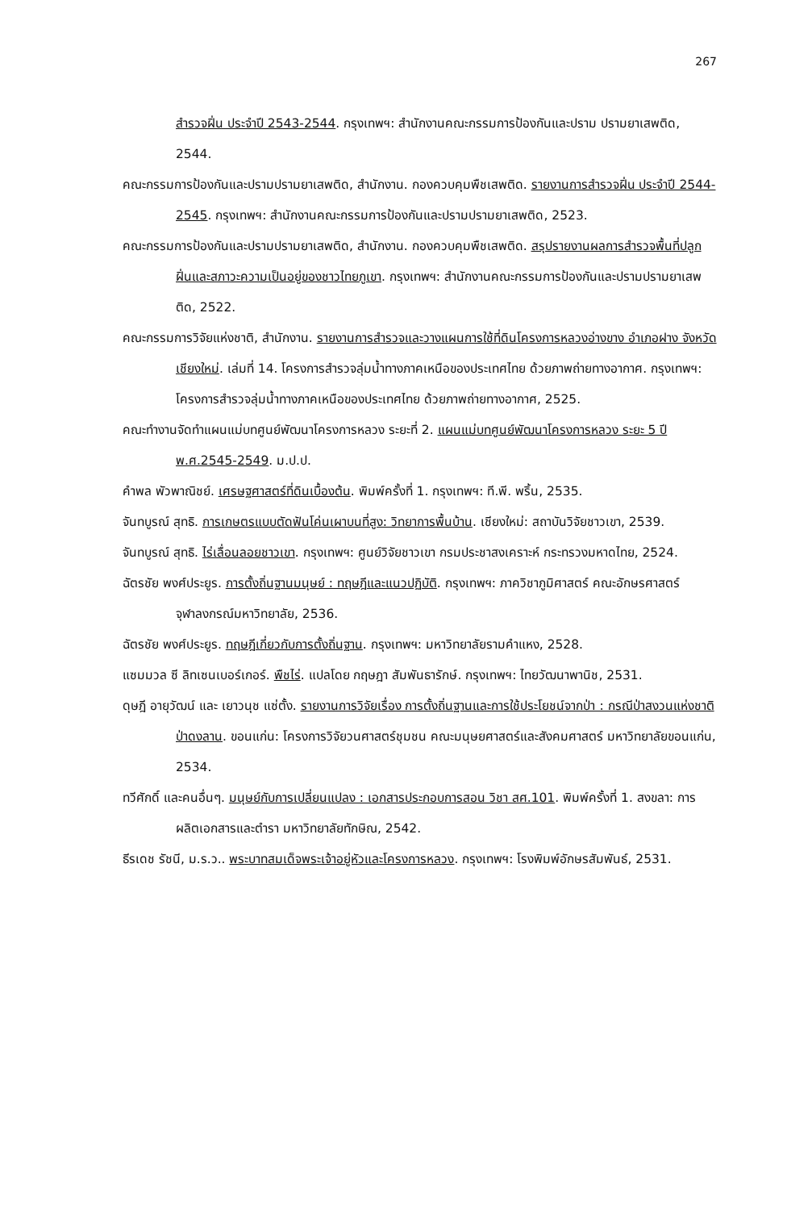267
สำรวจฝิ่น ประจำปี 2543-2544. กรุงเทพฯ: สำนักงานคณะกรรมการป้องกันและปราม ปรามยาเสพติด, 2544.
คณะกรรมการป้องกันและปรามปรามยาเสพติด, สำนักงาน. กองควบคุมพืชเสพติด. รายงานการสำรวจฝิ่น ประจำปี 2544-2545. กรุงเทพฯ: สำนักงานคณะกรรมการป้องกันและปรามปรามยาเสพติด, 2523.
คณะกรรมการป้องกันและปรามปรามยาเสพติด, สำนักงาน. กองควบคุมพืชเสพติด. สรุปรายงานผลการสำรวจพื้นที่ปลูกฝิ่นและสภาวะความเป็นอยู่ของชาวไทยภูเขา. กรุงเทพฯ: สำนักงานคณะกรรมการป้องกันและปรามปรามยาเสพติด, 2522.
คณะกรรมการวิจัยแห่งชาติ, สำนักงาน. รายงานการสำรวจและวางแผนการใช้ที่ดินโครงการหลวงอ่างขาง อำเภอฝาง จังหวัดเชียงใหม่. เล่มที่ 14. โครงการสำรวจลุ่มน้ำทางภาคเหนือของประเทศไทย ด้วยภาพถ่ายทางอากาศ. กรุงเทพฯ: โครงการสำรวจลุ่มน้ำทางภาคเหนือของประเทศไทย ด้วยภาพถ่ายทางอากาศ, 2525.
คณะทำงานจัดทำแผนแม่บทศูนย์พัฒนาโครงการหลวง ระยะที่ 2. แผนแม่บทศูนย์พัฒนาโครงการหลวง ระยะ 5 ปี พ.ศ.2545-2549. ม.ป.ป.
คำพล พัวพาณิชย์. เศรษฐศาสตร์ที่ดินเบื้องต้น. พิมพ์ครั้งที่ 1. กรุงเทพฯ: ที.พี. พริ้น, 2535.
จันทบูรณ์ สุทธิ. การเกษตรแบบตัดฟันโค่นเผาบนที่สูง: วิทยาการพื้นบ้าน. เชียงใหม่: สถาบันวิจัยชาวเขา, 2539.
จันทบูรณ์ สุทธิ. ไร่เลื่อนลอยชาวเขา. กรุงเทพฯ: ศูนย์วิจัยชาวเขา กรมประชาสงเคราะห์ กระทรวงมหาดไทย, 2524.
ฉัตรชัย พงศ์ประยูร. การตั้งถิ่นฐานมนุษย์ : ทฤษฎีและแนวปฏิบัติ. กรุงเทพฯ: ภาควิชาภูมิศาสตร์ คณะอักษรศาสตร์ จุฬาลงกรณ์มหาวิทยาลัย, 2536.
ฉัตรชัย พงศ์ประยูร. ทฤษฎีเกี่ยวกับการตั้งถิ่นฐาน. กรุงเทพฯ: มหาวิทยาลัยรามคำแหง, 2528.
แซมมวล ซี ลิทเซนเบอร์เกอร์. พืชไร่. แปลโดย กฤษฎา สัมพันธารักษ์. กรุงเทพฯ: ไทยวัฒนาพานิช, 2531.
ดุษฎี อายุวัฒน์ และ เยาวนุช แซ่ตั้ง. รายงานการวิจัยเรื่อง การตั้งถิ่นฐานและการใช้ประโยชน์จากป่า : กรณีป่าสงวนแห่งชาติป่าดงลาน. ขอนแก่น: โครงการวิจัยวนศาสตร์ชุมชน คณะมนุษยศาสตร์และสังคมศาสตร์ มหาวิทยาลัยขอนแก่น, 2534.
ทวีศักดิ์ และคนอื่นๆ. มนุษย์กับการเปลี่ยนแปลง : เอกสารประกอบการสอน วิชา สศ.101. พิมพ์ครั้งที่ 1. สงขลา: การผลิตเอกสารและตำรา มหาวิทยาลัยทักษิณ, 2542.
ธีรเดช รัชนี, ม.ร.ว.. พระบาทสมเด็จพระเจ้าอยู่หัวและโครงการหลวง. กรุงเทพฯ: โรงพิมพ์อักษรสัมพันธ์, 2531.